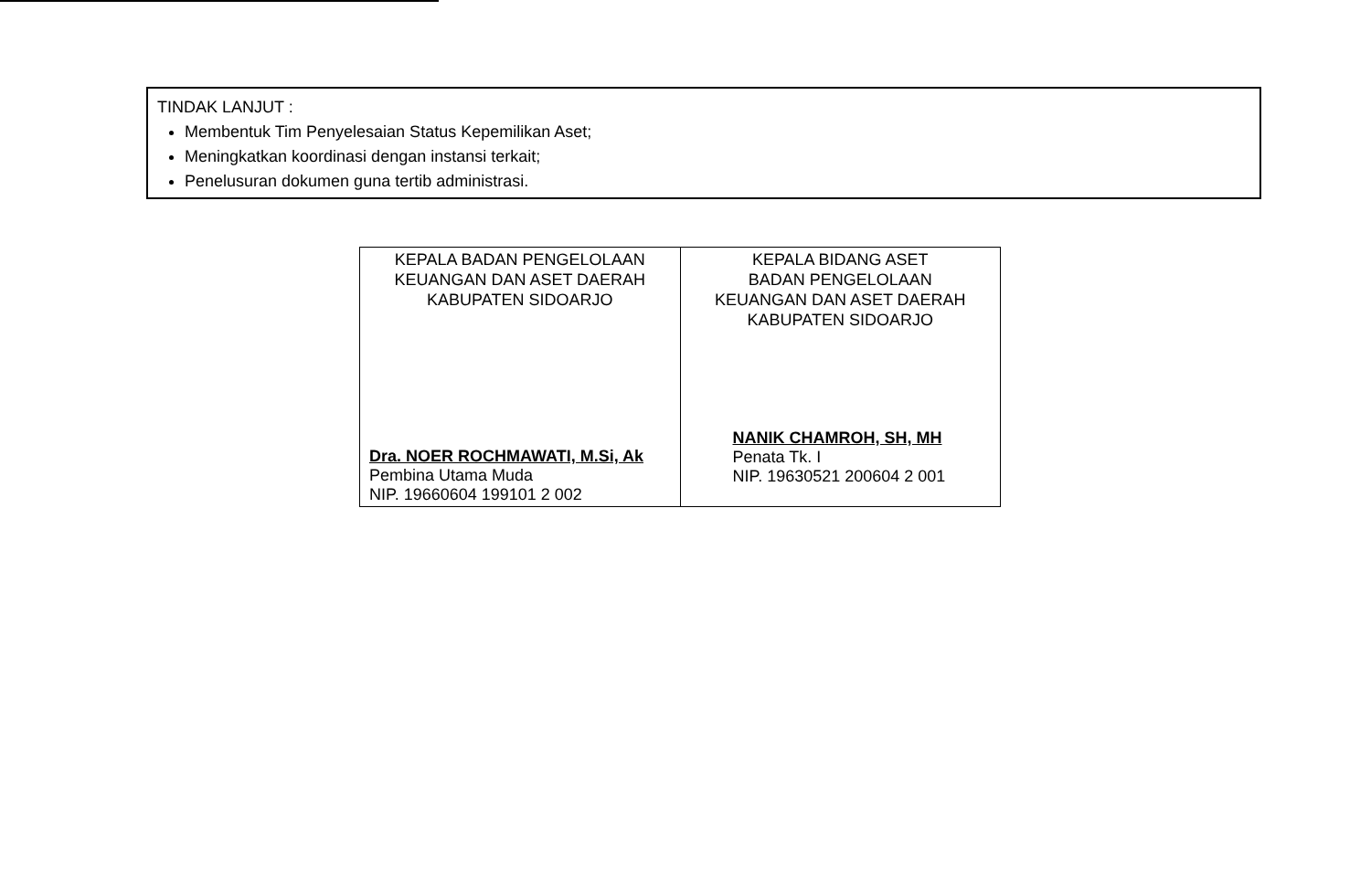TINDAK LANJUT :
Membentuk Tim Penyelesaian Status Kepemilikan Aset;
Meningkatkan koordinasi dengan instansi terkait;
Penelusuran dokumen guna tertib administrasi.
| KEPALA BADAN PENGELOLAAN KEUANGAN DAN ASET DAERAH KABUPATEN SIDOARJO Dra. NOER ROCHMAWATI, M.Si, Ak Pembina Utama Muda NIP. 19660604 199101 2 002 | KEPALA BIDANG ASET BADAN PENGELOLAAN KEUANGAN DAN ASET DAERAH KABUPATEN SIDOARJO NANIK CHAMROH, SH, MH Penata Tk. I NIP. 19630521 200604 2 001 |